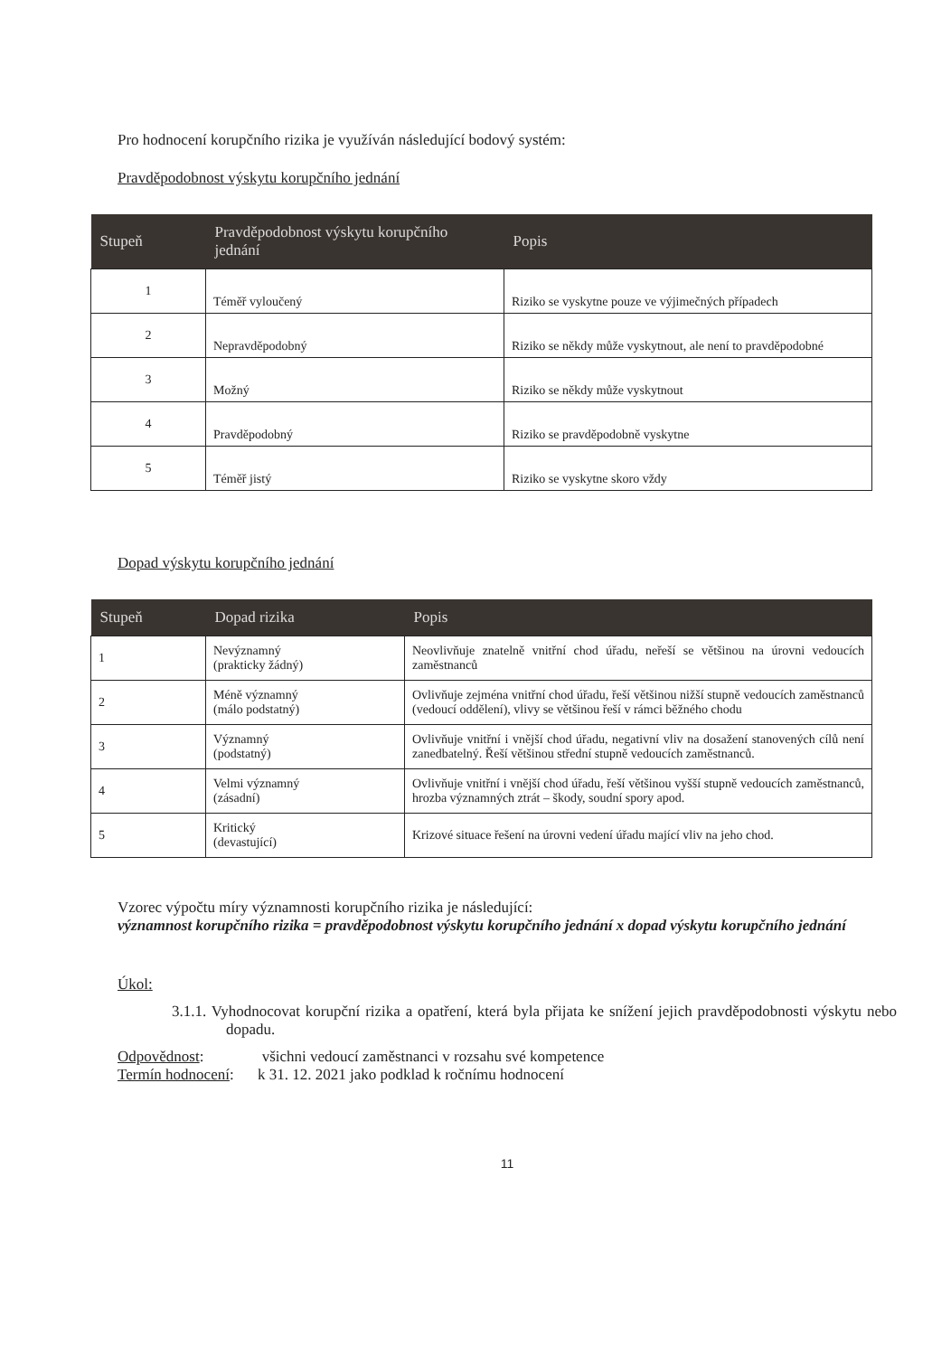Pro hodnocení korupčního rizika je využíván následující bodový systém:
Pravděpodobnost výskytu korupčního jednání
| Stupeň | Pravděpodobnost výskytu korupčního jednání | Popis |
| --- | --- | --- |
| 1 | Téměř vyloučený | Riziko se vyskytne pouze ve výjimečných případech |
| 2 | Nepravděpodobný | Riziko se někdy může vyskytnout, ale není to pravděpodobné |
| 3 | Možný | Riziko se někdy může vyskytnout |
| 4 | Pravděpodobný | Riziko se pravděpodobně vyskytne |
| 5 | Téměř jistý | Riziko se vyskytne skoro vždy |
Dopad výskytu korupčního jednání
| Stupeň | Dopad rizika | Popis |
| --- | --- | --- |
| 1 | Nevýznamný (prakticky žádný) | Neovlivňuje znatelně vnitřní chod úřadu, neřeší se většinou na úrovni vedoucích zaměstnanců |
| 2 | Méně významný (málo podstatný) | Ovlivňuje zejména vnitřní chod úřadu, řeší většinou nižší stupně vedoucích zaměstnanců (vedoucí oddělení), vlivy se většinou řeší v rámci běžného chodu |
| 3 | Významný (podstatný) | Ovlivňuje vnitřní i vnější chod úřadu, negativní vliv na dosažení stanovených cílů není zanedbatelný. Řeší většinou střední stupně vedoucích zaměstnanců. |
| 4 | Velmi významný (zásadní) | Ovlivňuje vnitřní i vnější chod úřadu, řeší většinou vyšší stupně vedoucích zaměstnanců, hrozba významných ztrát – škody, soudní spory apod. |
| 5 | Kritický (devastující) | Krizové situace řešení na úrovni vedení úřadu mající vliv na jeho chod. |
Vzorec výpočtu míry významnosti korupčního rizika je následující:
významnost korupčního rizika = pravděpodobnost výskytu korupčního jednání x dopad výskytu korupčního jednání
Úkol:
3.1.1. Vyhodnocovat korupční rizika a opatření, která byla přijata ke snížení jejich pravděpodobnosti výskytu nebo dopadu.
Odpovědnost: všichni vedoucí zaměstnanci v rozsahu své kompetence
Termín hodnocení: k 31. 12. 2021 jako podklad k ročnímu hodnocení
11